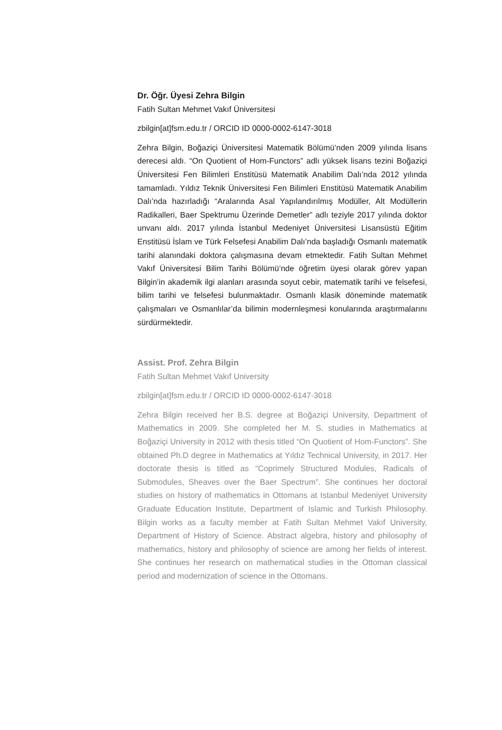Dr. Öğr. Üyesi Zehra Bilgin
Fatih Sultan Mehmet Vakıf Üniversitesi
zbilgin[at]fsm.edu.tr / ORCID ID 0000-0002-6147-3018
Zehra Bilgin, Boğaziçi Üniversitesi Matematik Bölümü’nden 2009 yılında lisans derecesi aldı. “On Quotient of Hom-Functors” adlı yüksek lisans tezini Boğaziçi Üniversitesi Fen Bilimleri Enstitüsü Matematik Anabilim Dalı’nda 2012 yılında tamamladı. Yıldız Teknik Üniversitesi Fen Bilimleri Enstitüsü Matematik Anabilim Dalı’nda hazırladığı “Aralarında Asal Yapılandırılmış Modüller, Alt Modüllerin Radikalleri, Baer Spektrumu Üzerinde Demetler” adlı teziyle 2017 yılında doktor unvanı aldı. 2017 yılında İstanbul Medeniyet Üniversitesi Lisansüstü Eğitim Enstitüsü İslam ve Türk Felsefesi Anabilim Dalı’nda başladığı Osmanlı matematik tarihi alanındaki doktora çalışmasına devam etmektedir. Fatih Sultan Mehmet Vakıf Üniversitesi Bilim Tarihi Bölümü’nde öğretim üyesi olarak görev yapan Bilgin’in akademik ilgi alanları arasında soyut cebir, matematik tarihi ve felsefesi, bilim tarihi ve felsefesi bulunmaktadır. Osmanlı klasik döneminde matematik çalışmaları ve Osmanlılar’da bilimin modernleşmesi konularında araştırmalarını sürdürmektedir.
Assist. Prof. Zehra Bilgin
Fatih Sultan Mehmet Vakıf University
zbilgin[at]fsm.edu.tr / ORCID ID 0000-0002-6147-3018
Zehra Bilgin received her B.S. degree at Boğaziçi University, Department of Mathematics in 2009. She completed her M. S. studies in Mathematics at Boğaziçi University in 2012 with thesis titled “On Quotient of Hom-Functors”. She obtained Ph.D degree in Mathematics at Yıldız Technical University, in 2017. Her doctorate thesis is titled as “Coprimely Structured Modules, Radicals of Submodules, Sheaves over the Baer Spectrum”. She continues her doctoral studies on history of mathematics in Ottomans at Istanbul Medeniyet University Graduate Education Institute, Department of Islamic and Turkish Philosophy. Bilgin works as a faculty member at Fatih Sultan Mehmet Vakıf University, Department of History of Science. Abstract algebra, history and philosophy of mathematics, history and philosophy of science are among her fields of interest. She continues her research on mathematical studies in the Ottoman classical period and modernization of science in the Ottomans.